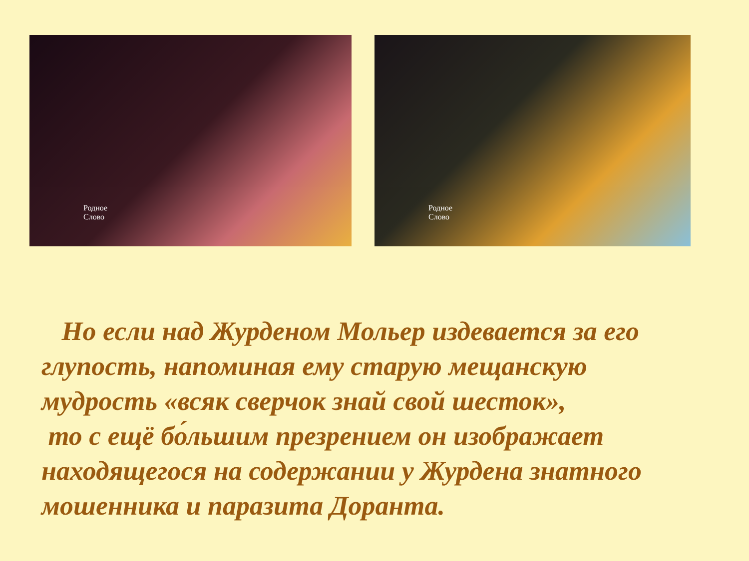Родное
Слово
Родное
Слово
Но если над Журденом Мольер издевается за его глупость, напоминая ему старую мещанскую мудрость «всяк сверчок знай свой шесток»,
то с ещё бо́льшим презрением он изображает находящегося на содержании у Журдена знатного мошенника и паразита Доранта.